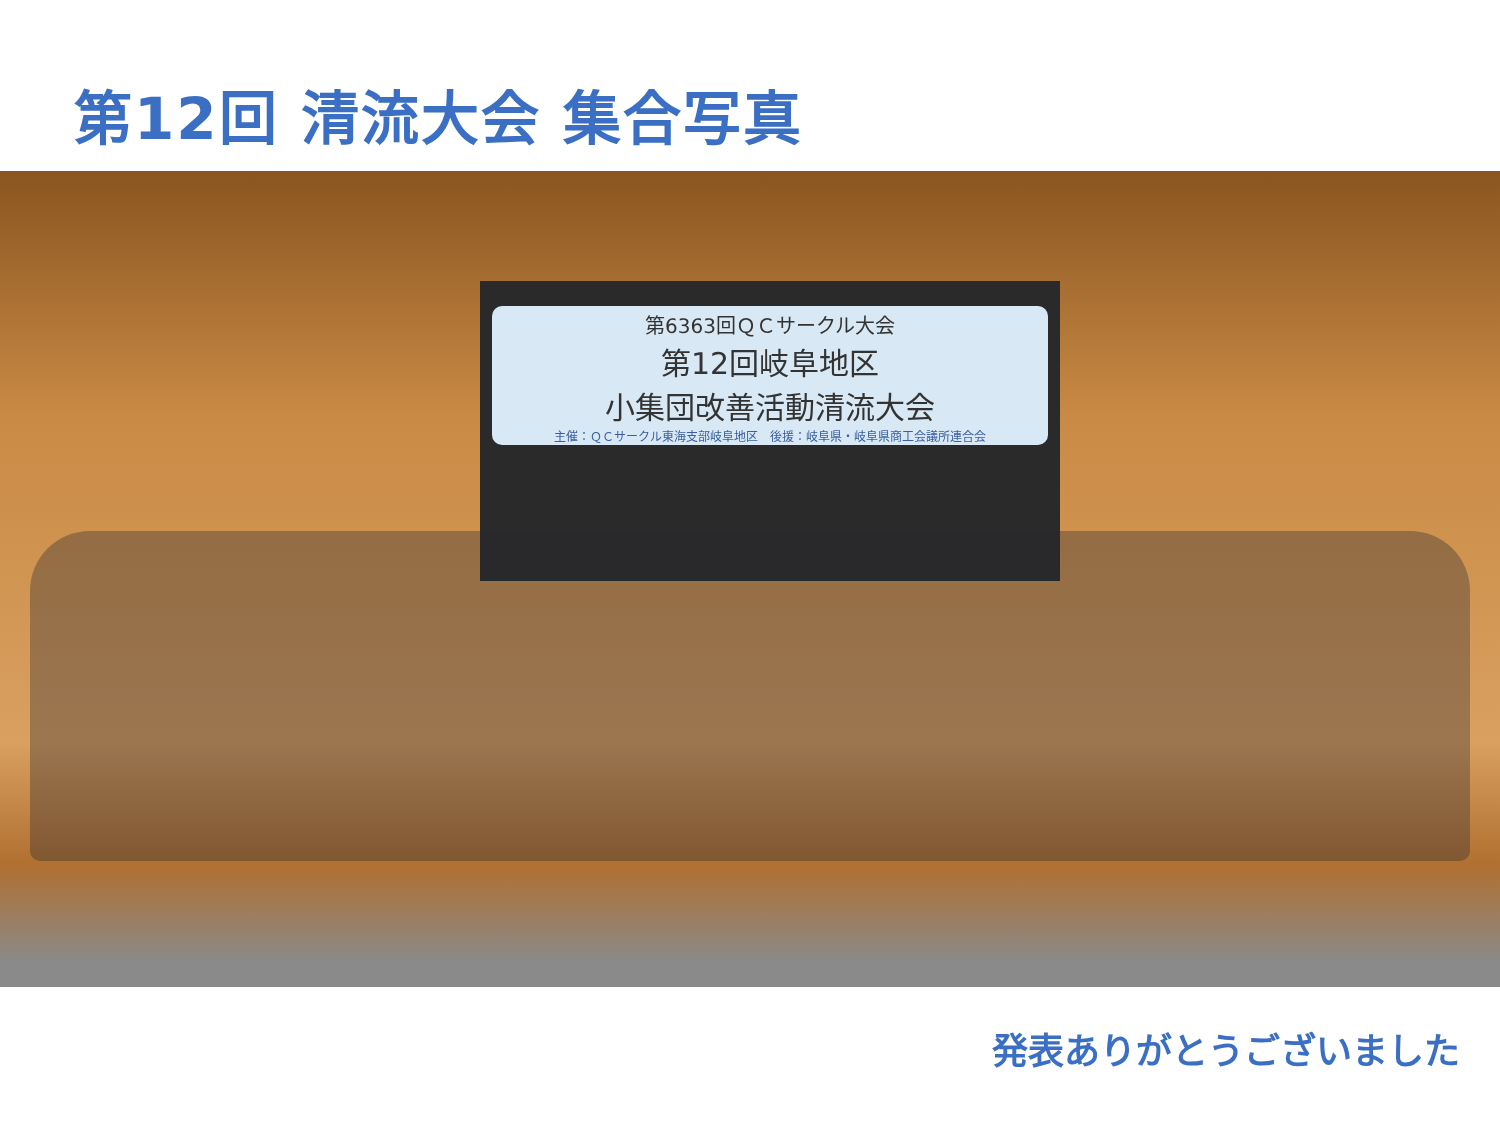第12回 清流大会 集合写真
第6363回ＱＣサークル大会
第12回岐阜地区
小集団改善活動清流大会
主催：ＱＣサークル東海支部岐阜地区　後援：岐阜県・岐阜県商工会議所連合会
発表ありがとうございました